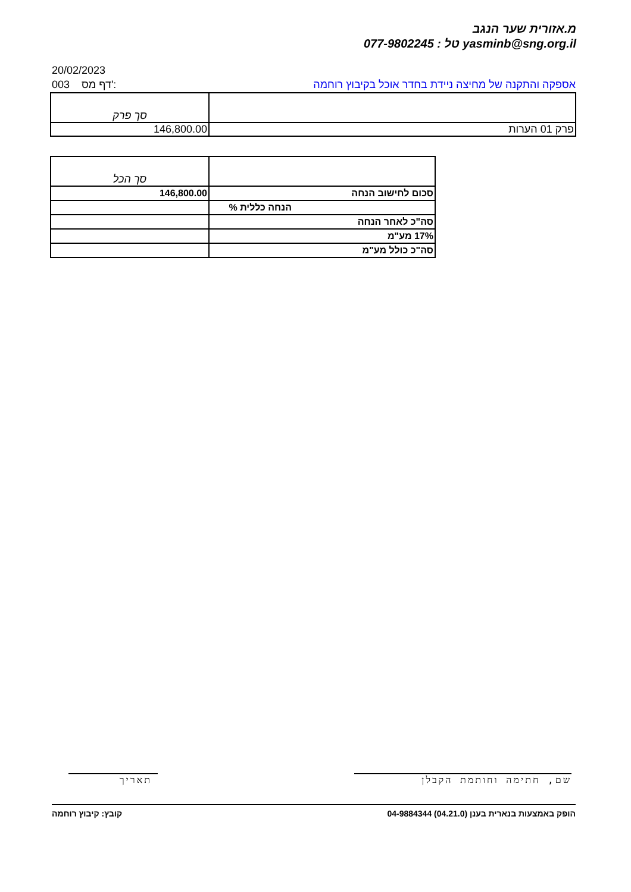מ.אזורית שער הנגב
077-9802245 : טל yasminb@sng.org.il
20/02/2023
003 דף מס': אספקה והתקנה של מחיצה ניידת בחדר אוכל בקיבוץ רוחמה
| סך פרק | |
| 146,800.00 | פרק 01 הערות |
| סך הכל | |
| 146,800.00 | סכום לחישוב הנחה |
| | הנחה כללית % |
| | סה"כ לאחר הנחה |
| | 17% מע"מ |
| | סה"כ כולל מע"מ |
שם, חתימה וחותמת הקבלן
תאריך
קובץ: קיבוץ רוחמה הופק באמצעות בנארית בענן (04.21.0) 04-9884344